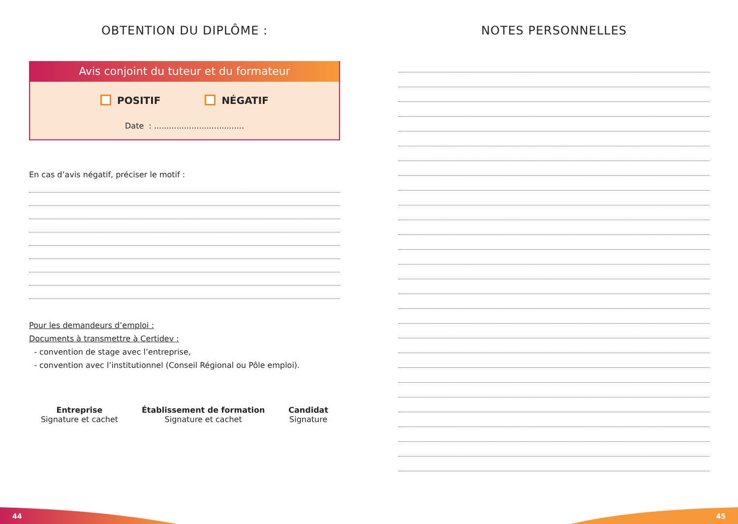OBTENTION DU DIPLÔME :
Avis conjoint du tuteur et du formateur
POSITIF NÉGATIF
Date : ....................................
En cas d’avis négatif, préciser le motif :
Pour les demandeurs d’emploi :
Documents à transmettre à Certidev :
- convention de stage avec l’entreprise,
- convention avec l’institutionnel (Conseil Régional ou Pôle emploi).
Entreprise
Signature et cachet
Établissement de formation
Signature et cachet
Candidat
Signature
NOTES PERSONNELLES
44 45